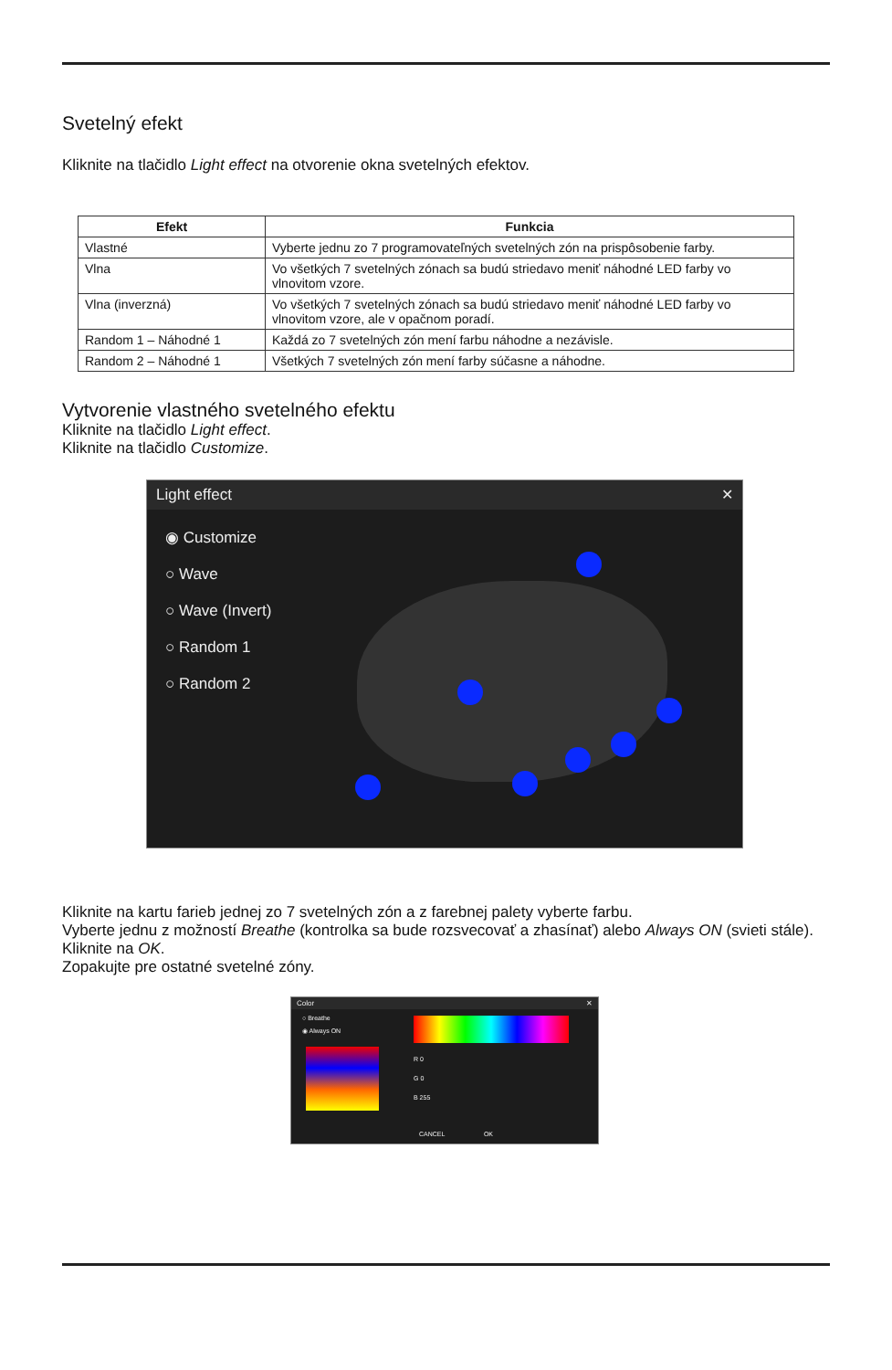Svetelný efekt
Kliknite na tlačidlo Light effect na otvorenie okna svetelných efektov.
| Efekt | Funkcia |
| --- | --- |
| Vlastné | Vyberte jednu zo 7 programovateľných svetelných zón na prispôsobenie farby. |
| Vlna | Vo všetkých 7 svetelných zónach sa budú striedavo meniť náhodné LED farby vo vlnovitom vzore. |
| Vlna (inverzná) | Vo všetkých 7 svetelných zónach sa budú striedavo meniť náhodné LED farby vo vlnovitom vzore, ale v opačnom poradí. |
| Random 1 – Náhodné 1 | Každá zo 7 svetelných zón mení farbu náhodne a nezávisle. |
| Random 2 – Náhodné 1 | Všetkých 7 svetelných zón mení farby súčasne a náhodne. |
Vytvorenie vlastného svetelného efektu
Kliknite na tlačidlo Light effect.
Kliknite na tlačidlo Customize.
Light effect ✕
◉ Customize
○ Wave
○ Wave (Invert)
○ Random 1
○ Random 2
Kliknite na kartu farieb jednej zo 7 svetelných zón a z farebnej palety vyberte farbu.
Vyberte jednu z možností Breathe (kontrolka sa bude rozsvecovať a zhasínať) alebo Always ON (svieti stále).
Kliknite na OK.
Zopakujte pre ostatné svetelné zóny.
Color ✕
○ Breathe
◉ Always ON
R 0
G 0
B 255
CANCEL OK